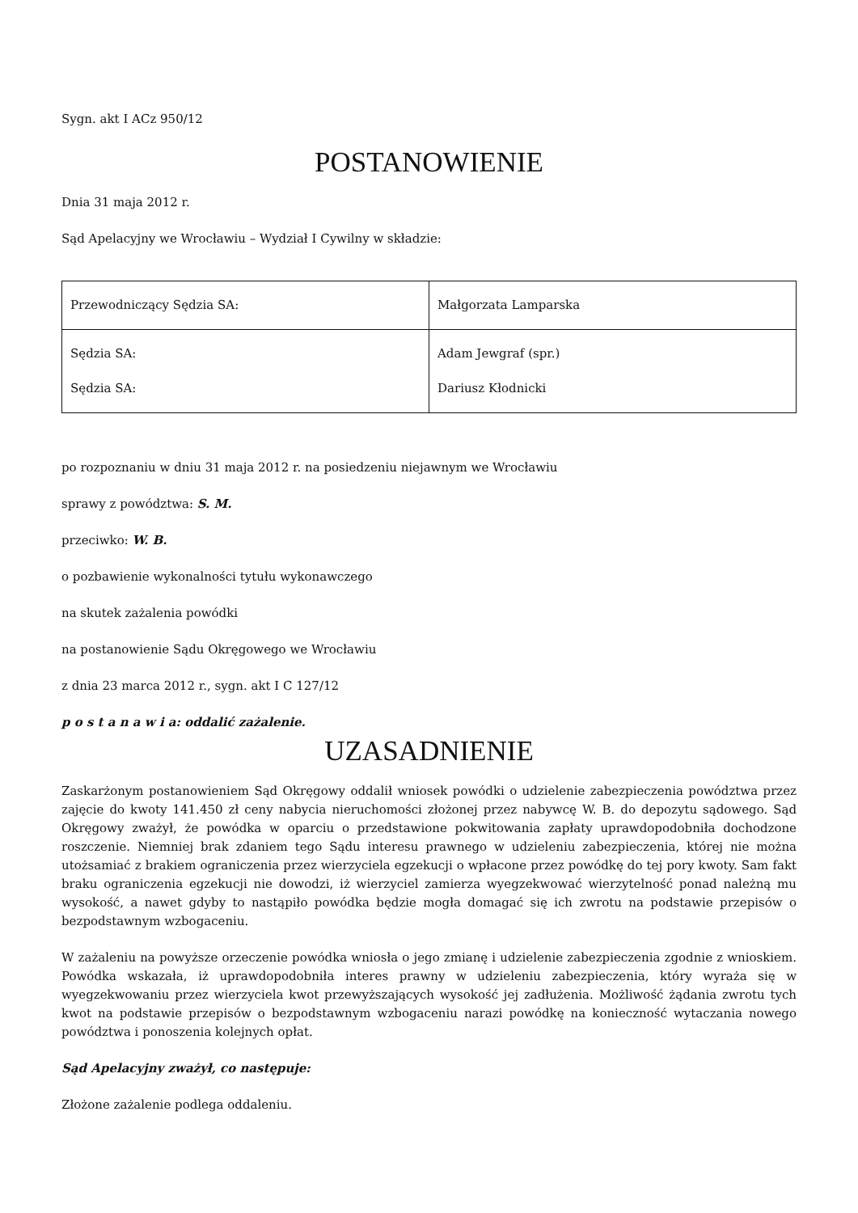Sygn. akt I ACz 950/12
POSTANOWIENIE
Dnia 31 maja 2012 r.
Sąd Apelacyjny we Wrocławiu – Wydział I Cywilny w składzie:
| Przewodniczący Sędzia SA: | Małgorzata Lamparska |
| Sędzia SA: Sędzia SA: | Adam Jewgraf (spr.) Dariusz Kłodnicki |
po rozpoznaniu w dniu 31 maja 2012 r. na posiedzeniu niejawnym we Wrocławiu
sprawy z powództwa: S. M.
przeciwko: W. B.
o pozbawienie wykonalności tytułu wykonawczego
na skutek zażalenia powódki
na postanowienie Sądu Okręgowego we Wrocławiu
z dnia 23 marca 2012 r., sygn. akt I C 127/12
p o s t a n a w i a: oddalić zażalenie.
UZASADNIENIE
Zaskarżonym postanowieniem Sąd Okręgowy oddalił wniosek powódki o udzielenie zabezpieczenia powództwa przez zajęcie do kwoty 141.450 zł ceny nabycia nieruchomości złożonej przez nabywcę W. B. do depozytu sądowego. Sąd Okręgowy zważył, że powódka w oparciu o przedstawione pokwitowania zapłaty uprawdopodobniła dochodzone roszczenie. Niemniej brak zdaniem tego Sądu interesu prawnego w udzieleniu zabezpieczenia, której nie można utożsamiać z brakiem ograniczenia przez wierzyciela egzekucji o wpłacone przez powódkę do tej pory kwoty. Sam fakt braku ograniczenia egzekucji nie dowodzi, iż wierzyciel zamierza wyegzekwować wierzytelność ponad należną mu wysokość, a nawet gdyby to nastąpiło powódka będzie mogła domagać się ich zwrotu na podstawie przepisów o bezpodstawnym wzbogaceniu.
W zażaleniu na powyższe orzeczenie powódka wniosła o jego zmianę i udzielenie zabezpieczenia zgodnie z wnioskiem. Powódka wskazała, iż uprawdopodobniła interes prawny w udzieleniu zabezpieczenia, który wyraża się w wyegzekwowaniu przez wierzyciela kwot przewyższających wysokość jej zadłużenia. Możliwość żądania zwrotu tych kwot na podstawie przepisów o bezpodstawnym wzbogaceniu narazi powódkę na konieczność wytaczania nowego powództwa i ponoszenia kolejnych opłat.
Sąd Apelacyjny zważył, co następuje:
Złożone zażalenie podlega oddaleniu.